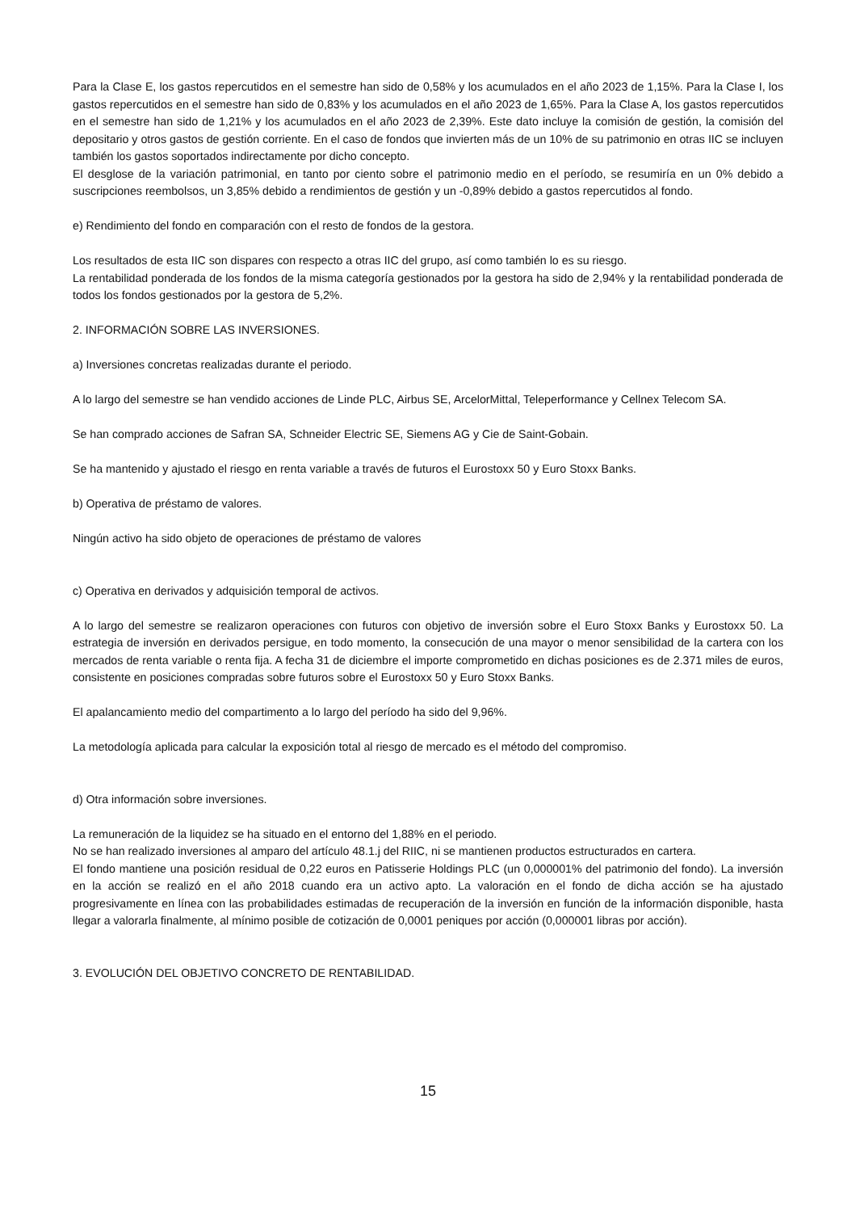Para la Clase E, los gastos repercutidos en el semestre han sido de 0,58% y los acumulados en el año 2023 de 1,15%. Para la Clase I, los gastos repercutidos en el semestre han sido de 0,83% y los acumulados en el año 2023 de 1,65%. Para la Clase A, los gastos repercutidos en el semestre han sido de 1,21% y los acumulados en el año 2023 de 2,39%. Este dato incluye la comisión de gestión, la comisión del depositario y otros gastos de gestión corriente. En el caso de fondos que invierten más de un 10% de su patrimonio en otras IIC se incluyen también los gastos soportados indirectamente por dicho concepto.
El desglose de la variación patrimonial, en tanto por ciento sobre el patrimonio medio en el período, se resumiría en un 0% debido a suscripciones reembolsos, un 3,85% debido a rendimientos de gestión y un -0,89% debido a gastos repercutidos al fondo.
e) Rendimiento del fondo en comparación con el resto de fondos de la gestora.
Los resultados de esta IIC son dispares con respecto a otras IIC del grupo, así como también lo es su riesgo.
La rentabilidad ponderada de los fondos de la misma categoría gestionados por la gestora ha sido de 2,94% y la rentabilidad ponderada de todos los fondos gestionados por la gestora de 5,2%.
2. INFORMACIÓN SOBRE LAS INVERSIONES.
a) Inversiones concretas realizadas durante el periodo.
A lo largo del semestre se han vendido acciones de Linde PLC, Airbus SE, ArcelorMittal, Teleperformance y Cellnex Telecom SA.
Se han comprado acciones de Safran SA, Schneider Electric SE, Siemens AG y Cie de Saint-Gobain.
Se ha mantenido y ajustado el riesgo en renta variable a través de futuros el Eurostoxx 50 y Euro Stoxx Banks.
b) Operativa de préstamo de valores.
Ningún activo ha sido objeto de operaciones de préstamo de valores
c) Operativa en derivados y adquisición temporal de activos.
A lo largo del semestre se realizaron operaciones con futuros con objetivo de inversión sobre el Euro Stoxx Banks y Eurostoxx 50. La estrategia de inversión en derivados persigue, en todo momento, la consecución de una mayor o menor sensibilidad de la cartera con los mercados de renta variable o renta fija. A fecha 31 de diciembre el importe comprometido en dichas posiciones es de 2.371 miles de euros, consistente en posiciones compradas sobre futuros sobre el Eurostoxx 50 y Euro Stoxx Banks.
El apalancamiento medio del compartimento a lo largo del período ha sido del 9,96%.
La metodología aplicada para calcular la exposición total al riesgo de mercado es el método del compromiso.
d) Otra información sobre inversiones.
La remuneración de la liquidez se ha situado en el entorno del 1,88% en el periodo.
No se han realizado inversiones al amparo del artículo 48.1.j del RIIC, ni se mantienen productos estructurados en cartera.
El fondo mantiene una posición residual de 0,22 euros en Patisserie Holdings PLC (un 0,000001% del patrimonio del fondo). La inversión en la acción se realizó en el año 2018 cuando era un activo apto. La valoración en el fondo de dicha acción se ha ajustado progresivamente en línea con las probabilidades estimadas de recuperación de la inversión en función de la información disponible, hasta llegar a valorarla finalmente, al mínimo posible de cotización de 0,0001 peniques por acción (0,000001 libras por acción).
3. EVOLUCIÓN DEL OBJETIVO CONCRETO DE RENTABILIDAD.
15